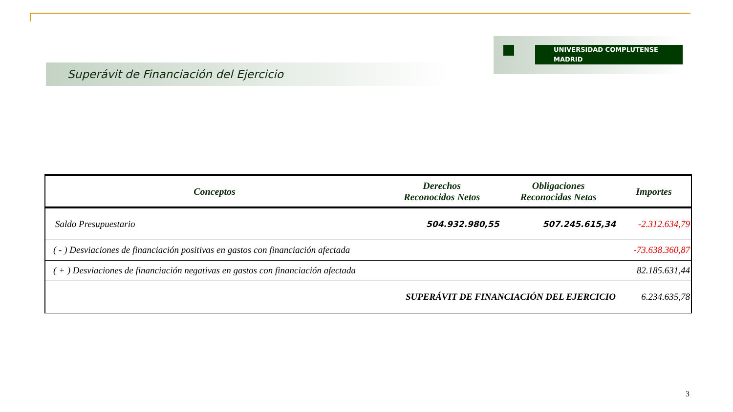UNIVERSIDAD COMPLUTENSE MADRID
Superávit de Financiación del Ejercicio
| Conceptos | Derechos Reconocidos Netos | Obligaciones Reconocidas Netas | Importes |
| --- | --- | --- | --- |
| Saldo Presupuestario | 504.932.980,55 | 507.245.615,34 | -2.312.634,79 |
| ( - ) Desviaciones de financiación positivas en gastos con financiación afectada | | | -73.638.360,87 |
| ( + ) Desviaciones de financiación negativas en gastos con financiación afectada | | | 82.185.631,44 |
| SUPERÁVIT DE FINANCIACIÓN DEL EJERCICIO | | | 6.234.635,78 |
3